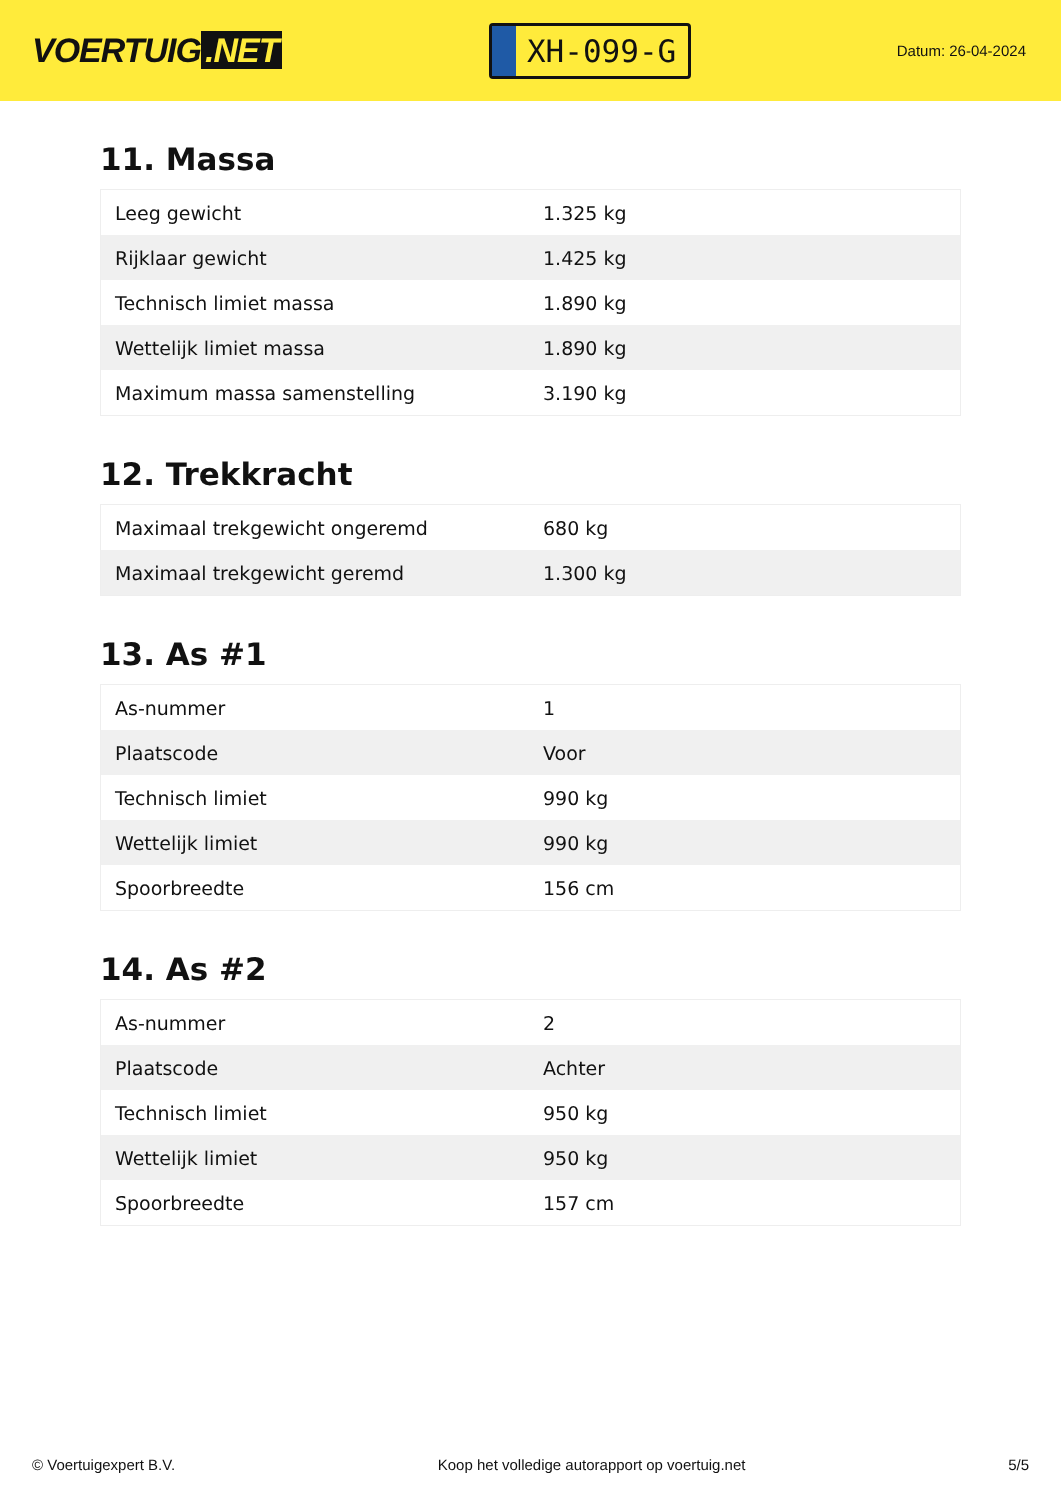VOERTUIG.NET
XH-099-G
Datum: 26-04-2024
11. Massa
| Leeg gewicht | 1.325 kg |
| Rijklaar gewicht | 1.425 kg |
| Technisch limiet massa | 1.890 kg |
| Wettelijk limiet massa | 1.890 kg |
| Maximum massa samenstelling | 3.190 kg |
12. Trekkracht
| Maximaal trekgewicht ongeremd | 680 kg |
| Maximaal trekgewicht geremd | 1.300 kg |
13. As #1
| As-nummer | 1 |
| Plaatscode | Voor |
| Technisch limiet | 990 kg |
| Wettelijk limiet | 990 kg |
| Spoorbreedte | 156 cm |
14. As #2
| As-nummer | 2 |
| Plaatscode | Achter |
| Technisch limiet | 950 kg |
| Wettelijk limiet | 950 kg |
| Spoorbreedte | 157 cm |
© Voertuigexpert B.V. Koop het volledige autorapport op voertuig.net 5/5